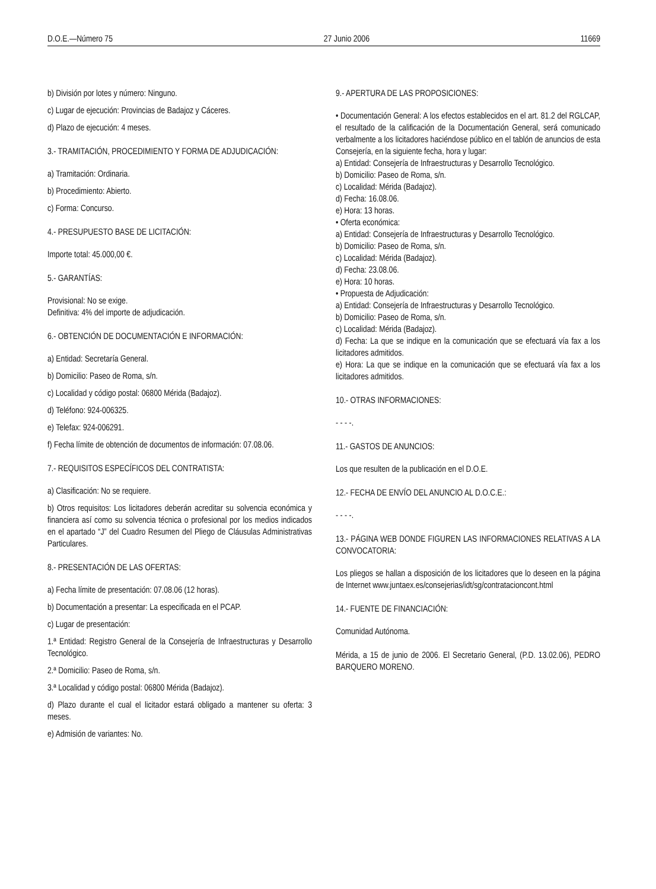D.O.E.—Número 75 27 Junio 2006 11669
b) División por lotes y número: Ninguno.
c) Lugar de ejecución: Provincias de Badajoz y Cáceres.
d) Plazo de ejecución: 4 meses.
3.- TRAMITACIÓN, PROCEDIMIENTO Y FORMA DE ADJUDICACIÓN:
a) Tramitación: Ordinaria.
b) Procedimiento: Abierto.
c) Forma: Concurso.
4.- PRESUPUESTO BASE DE LICITACIÓN:
Importe total: 45.000,00 €.
5.- GARANTÍAS:
Provisional: No se exige.
Definitiva: 4% del importe de adjudicación.
6.- OBTENCIÓN DE DOCUMENTACIÓN E INFORMACIÓN:
a) Entidad: Secretaría General.
b) Domicilio: Paseo de Roma, s/n.
c) Localidad y código postal: 06800 Mérida (Badajoz).
d) Teléfono: 924-006325.
e) Telefax: 924-006291.
f) Fecha límite de obtención de documentos de información: 07.08.06.
7.- REQUISITOS ESPECÍFICOS DEL CONTRATISTA:
a) Clasificación: No se requiere.
b) Otros requisitos: Los licitadores deberán acreditar su solvencia económica y financiera así como su solvencia técnica o profesional por los medios indicados en el apartado “J” del Cuadro Resumen del Pliego de Cláusulas Administrativas Particulares.
8.- PRESENTACIÓN DE LAS OFERTAS:
a) Fecha límite de presentación: 07.08.06 (12 horas).
b) Documentación a presentar: La especificada en el PCAP.
c) Lugar de presentación:
1.ª Entidad: Registro General de la Consejería de Infraestructuras y Desarrollo Tecnológico.
2.ª Domicilio: Paseo de Roma, s/n.
3.ª Localidad y código postal: 06800 Mérida (Badajoz).
d) Plazo durante el cual el licitador estará obligado a mantener su oferta: 3 meses.
e) Admisión de variantes: No.
9.- APERTURA DE LAS PROPOSICIONES:
• Documentación General: A los efectos establecidos en el art. 81.2 del RGLCAP, el resultado de la calificación de la Documentación General, será comunicado verbalmente a los licitadores haciéndose público en el tablón de anuncios de esta Consejería, en la siguiente fecha, hora y lugar:
a) Entidad: Consejería de Infraestructuras y Desarrollo Tecnológico.
b) Domicilio: Paseo de Roma, s/n.
c) Localidad: Mérida (Badajoz).
d) Fecha: 16.08.06.
e) Hora: 13 horas.
• Oferta económica:
a) Entidad: Consejería de Infraestructuras y Desarrollo Tecnológico.
b) Domicilio: Paseo de Roma, s/n.
c) Localidad: Mérida (Badajoz).
d) Fecha: 23.08.06.
e) Hora: 10 horas.
• Propuesta de Adjudicación:
a) Entidad: Consejería de Infraestructuras y Desarrollo Tecnológico.
b) Domicilio: Paseo de Roma, s/n.
c) Localidad: Mérida (Badajoz).
d) Fecha: La que se indique en la comunicación que se efectuará vía fax a los licitadores admitidos.
e) Hora: La que se indique en la comunicación que se efectuará vía fax a los licitadores admitidos.
10.- OTRAS INFORMACIONES:
- - - -.
11.- GASTOS DE ANUNCIOS:
Los que resulten de la publicación en el D.O.E.
12.- FECHA DE ENVÍO DEL ANUNCIO AL D.O.C.E.:
- - - -.
13.- PÁGINA WEB DONDE FIGUREN LAS INFORMACIONES RELATIVAS A LA CONVOCATORIA:
Los pliegos se hallan a disposición de los licitadores que lo deseen en la página de Internet www.juntaex.es/consejerias/idt/sg/contratacioncont.html
14.- FUENTE DE FINANCIACIÓN:
Comunidad Autónoma.
Mérida, a 15 de junio de 2006. El Secretario General, (P.D. 13.02.06), PEDRO BARQUERO MORENO.